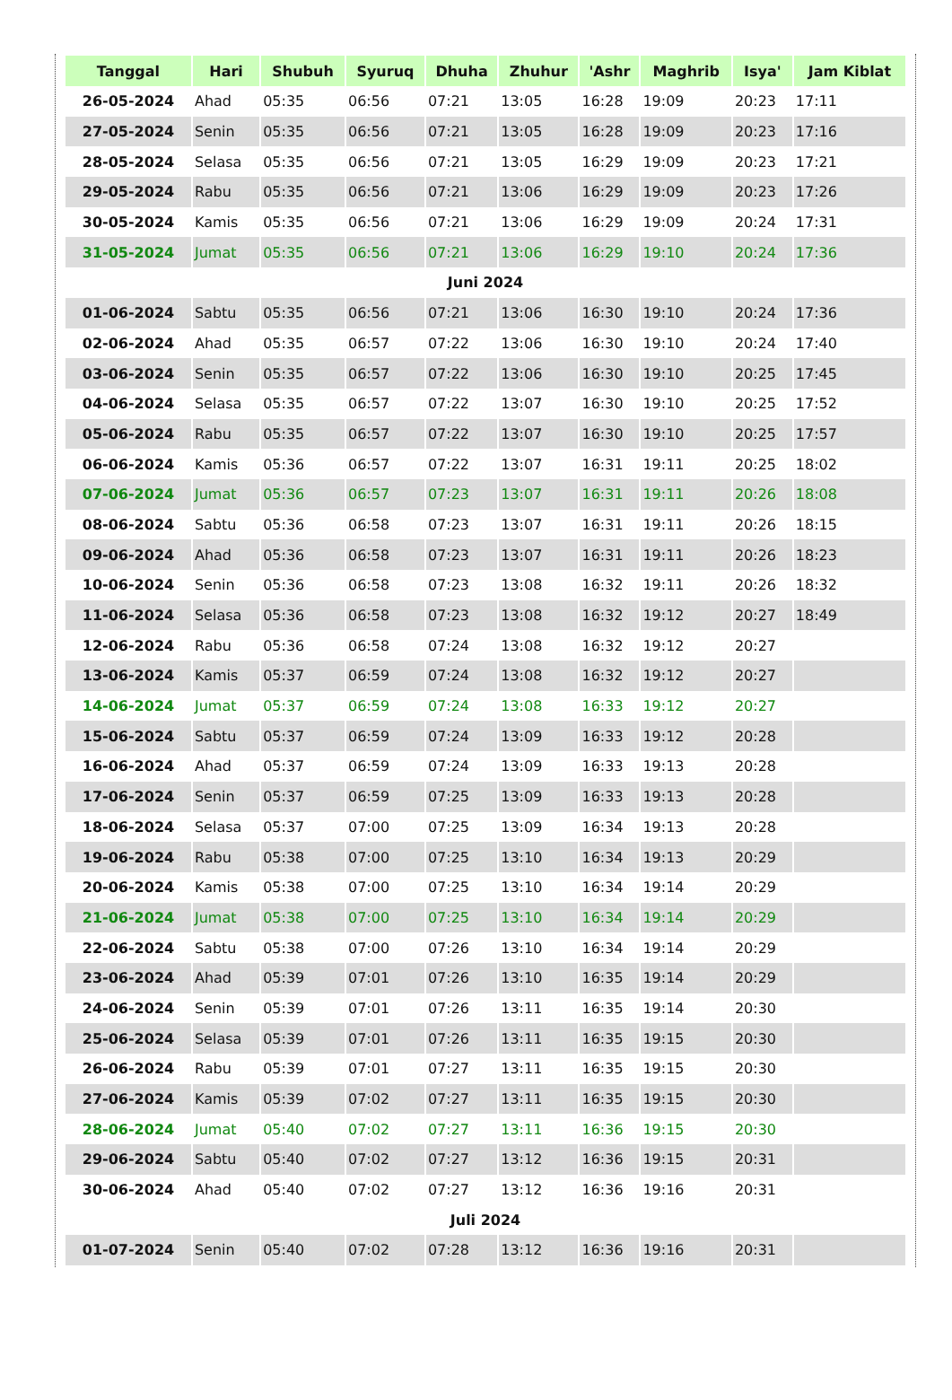| Tanggal | Hari | Shubuh | Syuruq | Dhuha | Zhuhur | 'Ashr | Maghrib | Isya' | Jam Kiblat |
| --- | --- | --- | --- | --- | --- | --- | --- | --- | --- |
| 26-05-2024 | Ahad | 05:35 | 06:56 | 07:21 | 13:05 | 16:28 | 19:09 | 20:23 | 17:11 |
| 27-05-2024 | Senin | 05:35 | 06:56 | 07:21 | 13:05 | 16:28 | 19:09 | 20:23 | 17:16 |
| 28-05-2024 | Selasa | 05:35 | 06:56 | 07:21 | 13:05 | 16:29 | 19:09 | 20:23 | 17:21 |
| 29-05-2024 | Rabu | 05:35 | 06:56 | 07:21 | 13:06 | 16:29 | 19:09 | 20:23 | 17:26 |
| 30-05-2024 | Kamis | 05:35 | 06:56 | 07:21 | 13:06 | 16:29 | 19:09 | 20:24 | 17:31 |
| 31-05-2024 | Jumat | 05:35 | 06:56 | 07:21 | 13:06 | 16:29 | 19:10 | 20:24 | 17:36 |
| Juni 2024 | | | | | | | | | |
| 01-06-2024 | Sabtu | 05:35 | 06:56 | 07:21 | 13:06 | 16:30 | 19:10 | 20:24 | 17:36 |
| 02-06-2024 | Ahad | 05:35 | 06:57 | 07:22 | 13:06 | 16:30 | 19:10 | 20:24 | 17:40 |
| 03-06-2024 | Senin | 05:35 | 06:57 | 07:22 | 13:06 | 16:30 | 19:10 | 20:25 | 17:45 |
| 04-06-2024 | Selasa | 05:35 | 06:57 | 07:22 | 13:07 | 16:30 | 19:10 | 20:25 | 17:52 |
| 05-06-2024 | Rabu | 05:35 | 06:57 | 07:22 | 13:07 | 16:30 | 19:10 | 20:25 | 17:57 |
| 06-06-2024 | Kamis | 05:36 | 06:57 | 07:22 | 13:07 | 16:31 | 19:11 | 20:25 | 18:02 |
| 07-06-2024 | Jumat | 05:36 | 06:57 | 07:23 | 13:07 | 16:31 | 19:11 | 20:26 | 18:08 |
| 08-06-2024 | Sabtu | 05:36 | 06:58 | 07:23 | 13:07 | 16:31 | 19:11 | 20:26 | 18:15 |
| 09-06-2024 | Ahad | 05:36 | 06:58 | 07:23 | 13:07 | 16:31 | 19:11 | 20:26 | 18:23 |
| 10-06-2024 | Senin | 05:36 | 06:58 | 07:23 | 13:08 | 16:32 | 19:11 | 20:26 | 18:32 |
| 11-06-2024 | Selasa | 05:36 | 06:58 | 07:23 | 13:08 | 16:32 | 19:12 | 20:27 | 18:49 |
| 12-06-2024 | Rabu | 05:36 | 06:58 | 07:24 | 13:08 | 16:32 | 19:12 | 20:27 | |
| 13-06-2024 | Kamis | 05:37 | 06:59 | 07:24 | 13:08 | 16:32 | 19:12 | 20:27 | |
| 14-06-2024 | Jumat | 05:37 | 06:59 | 07:24 | 13:08 | 16:33 | 19:12 | 20:27 | |
| 15-06-2024 | Sabtu | 05:37 | 06:59 | 07:24 | 13:09 | 16:33 | 19:12 | 20:28 | |
| 16-06-2024 | Ahad | 05:37 | 06:59 | 07:24 | 13:09 | 16:33 | 19:13 | 20:28 | |
| 17-06-2024 | Senin | 05:37 | 06:59 | 07:25 | 13:09 | 16:33 | 19:13 | 20:28 | |
| 18-06-2024 | Selasa | 05:37 | 07:00 | 07:25 | 13:09 | 16:34 | 19:13 | 20:28 | |
| 19-06-2024 | Rabu | 05:38 | 07:00 | 07:25 | 13:10 | 16:34 | 19:13 | 20:29 | |
| 20-06-2024 | Kamis | 05:38 | 07:00 | 07:25 | 13:10 | 16:34 | 19:14 | 20:29 | |
| 21-06-2024 | Jumat | 05:38 | 07:00 | 07:25 | 13:10 | 16:34 | 19:14 | 20:29 | |
| 22-06-2024 | Sabtu | 05:38 | 07:00 | 07:26 | 13:10 | 16:34 | 19:14 | 20:29 | |
| 23-06-2024 | Ahad | 05:39 | 07:01 | 07:26 | 13:10 | 16:35 | 19:14 | 20:29 | |
| 24-06-2024 | Senin | 05:39 | 07:01 | 07:26 | 13:11 | 16:35 | 19:14 | 20:30 | |
| 25-06-2024 | Selasa | 05:39 | 07:01 | 07:26 | 13:11 | 16:35 | 19:15 | 20:30 | |
| 26-06-2024 | Rabu | 05:39 | 07:01 | 07:27 | 13:11 | 16:35 | 19:15 | 20:30 | |
| 27-06-2024 | Kamis | 05:39 | 07:02 | 07:27 | 13:11 | 16:35 | 19:15 | 20:30 | |
| 28-06-2024 | Jumat | 05:40 | 07:02 | 07:27 | 13:11 | 16:36 | 19:15 | 20:30 | |
| 29-06-2024 | Sabtu | 05:40 | 07:02 | 07:27 | 13:12 | 16:36 | 19:15 | 20:31 | |
| 30-06-2024 | Ahad | 05:40 | 07:02 | 07:27 | 13:12 | 16:36 | 19:16 | 20:31 | |
| Juli 2024 | | | | | | | | | |
| 01-07-2024 | Senin | 05:40 | 07:02 | 07:28 | 13:12 | 16:36 | 19:16 | 20:31 | |